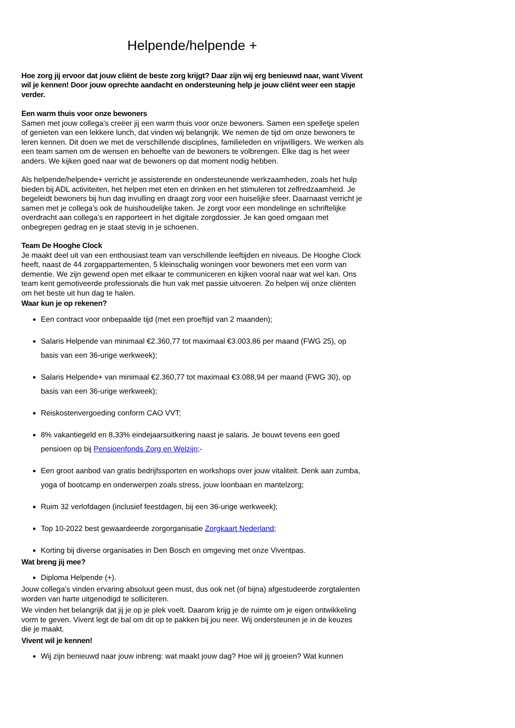Helpende/helpende +
Hoe zorg jij ervoor dat jouw cliënt de beste zorg krijgt? Daar zijn wij erg benieuwd naar, want Vivent wil je kennen! Door jouw oprechte aandacht en ondersteuning help je jouw cliënt weer een stapje verder.
Een warm thuis voor onze bewoners
Samen met jouw collega’s creëer jij een warm thuis voor onze bewoners. Samen een spelletje spelen of genieten van een lekkere lunch, dat vinden wij belangrijk. We nemen de tijd om onze bewoners te leren kennen. Dit doen we met de verschillende disciplines, familieleden en vrijwilligers. We werken als een team samen om de wensen en behoefte van de bewoners te volbrengen. Elke dag is het weer anders. We kijken goed naar wat de bewoners op dat moment nodig hebben.
Als helpende/helpende+ verricht je assisterende en ondersteunende werkzaamheden, zoals het hulp bieden bij ADL activiteiten, het helpen met eten en drinken en het stimuleren tot zelfredzaamheid. Je begeleidt bewoners bij hun dag invulling en draagt zorg voor een huiselijke sfeer. Daarnaast verricht je samen met je collega's ook de huishoudelijke taken. Je zorgt voor een mondelinge en schriftelijke overdracht aan collega’s en rapporteert in het digitale zorgdossier. Je kan goed omgaan met onbegrepen gedrag en je staat stevig in je schoenen.
Team De Hooghe Clock
Je maakt deel uit van een enthousiast team van verschillende leeftijden en niveaus. De Hooghe Clock heeft, naast de 44 zorgappartementen, 5 kleinschalig woningen voor bewoners met een vorm van dementie. We zijn gewend open met elkaar te communiceren en kijken vooral naar wat wel kan. Ons team kent gemotiveerde professionals die hun vak met passie uitvoeren. Zo helpen wij onze cliënten om het beste uit hun dag te halen.
Waar kun je op rekenen?
Een contract voor onbepaalde tijd (met een proeftijd van 2 maanden);
Salaris Helpende van minimaal €2.360,77 tot maximaal €3.003,86 per maand (FWG 25), op basis van een 36-urige werkweek);
Salaris Helpende+ van minimaal €2.360,77 tot maximaal €3.088,94 per maand (FWG 30), op basis van een 36-urige werkweek);
Reiskostenvergoeding conform CAO VVT;
8% vakantiegeld en 8,33% eindejaarsuitkering naast je salaris. Je bouwt tevens een goed pensioen op bij Pensioenfonds Zorg en Welzijn;-
Een groot aanbod van gratis bedrijfssporten en workshops over jouw vitaliteit. Denk aan zumba, yoga of bootcamp en onderwerpen zoals stress, jouw loonbaan en mantelzorg;
Ruim 32 verlofdagen (inclusief feestdagen, bij een 36-urige werkweek);
Top 10-2022 best gewaardeerde zorgorganisatie Zorgkaart Nederland;
Korting bij diverse organisaties in Den Bosch en omgeving met onze Viventpas.
Wat breng jij mee?
Diploma Helpende (+).
Jouw collega’s vinden ervaring absoluut geen must, dus ook net (of bijna) afgestudeerde zorgtalenten worden van harte uitgenodigd te solliciteren.
We vinden het belangrijk dat jij je op je plek voelt. Daarom krijg je de ruimte om je eigen ontwikkeling vorm te geven. Vivent legt de bal om dit op te pakken bij jou neer. Wij ondersteunen je in de keuzes die je maakt.
Vivent wil je kennen!
Wij zijn benieuwd naar jouw inbreng: wat maakt jouw dag? Hoe wil jij groeien? Wat kunnen